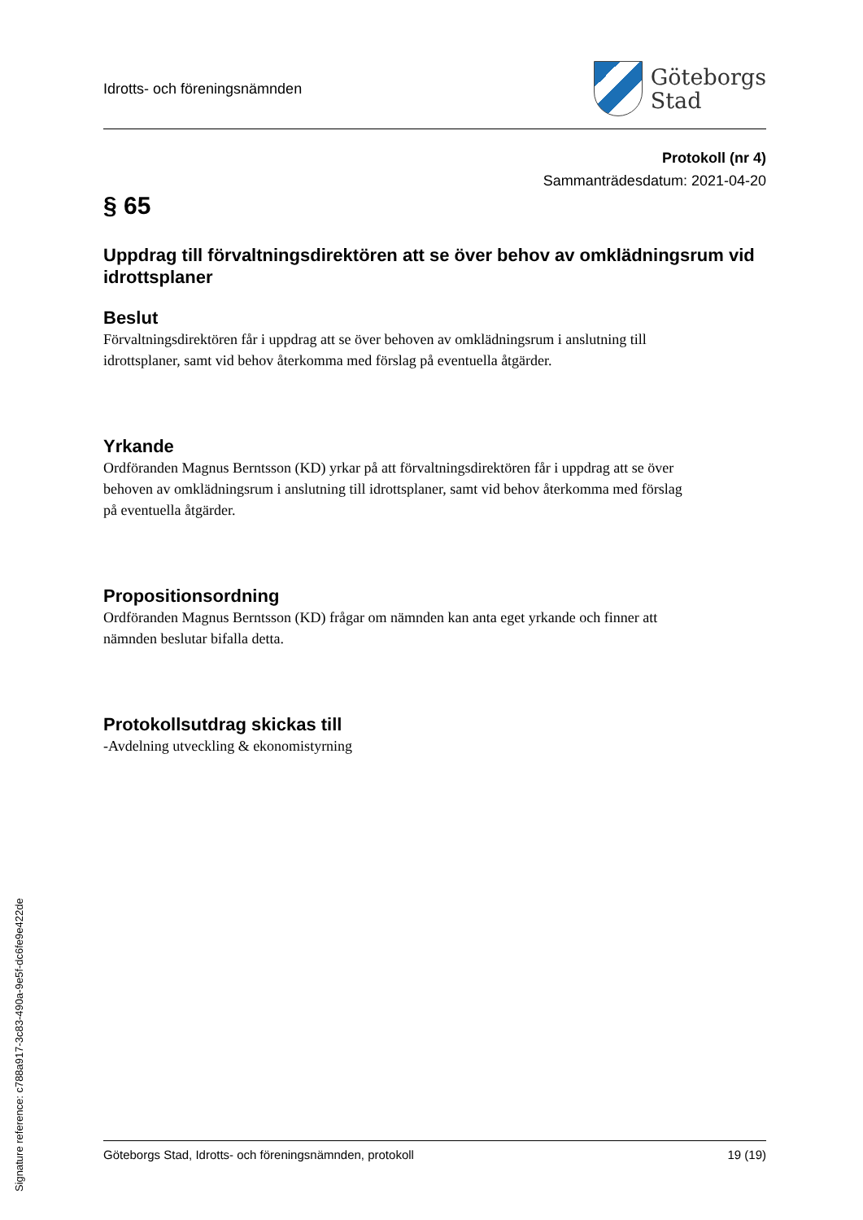Idrotts- och föreningsnämnden
Göteborgs
Stad
Protokoll (nr 4)
Sammanträdesdatum: 2021-04-20
§ 65
Uppdrag till förvaltningsdirektören att se över behov av omklädningsrum vid idrottsplaner
Beslut
Förvaltningsdirektören får i uppdrag att se över behoven av omklädningsrum i anslutning till idrottsplaner, samt vid behov återkomma med förslag på eventuella åtgärder.
Yrkande
Ordföranden Magnus Berntsson (KD) yrkar på att förvaltningsdirektören får i uppdrag att se över behoven av omklädningsrum i anslutning till idrottsplaner, samt vid behov återkomma med förslag på eventuella åtgärder.
Propositionsordning
Ordföranden Magnus Berntsson (KD) frågar om nämnden kan anta eget yrkande och finner att nämnden beslutar bifalla detta.
Protokollsutdrag skickas till
-Avdelning utveckling & ekonomistyrning
Göteborgs Stad, Idrotts- och föreningsnämnden, protokoll 19 (19)
Signature reference: c788a917-3c83-490a-9e5f-dc6fe9e422de